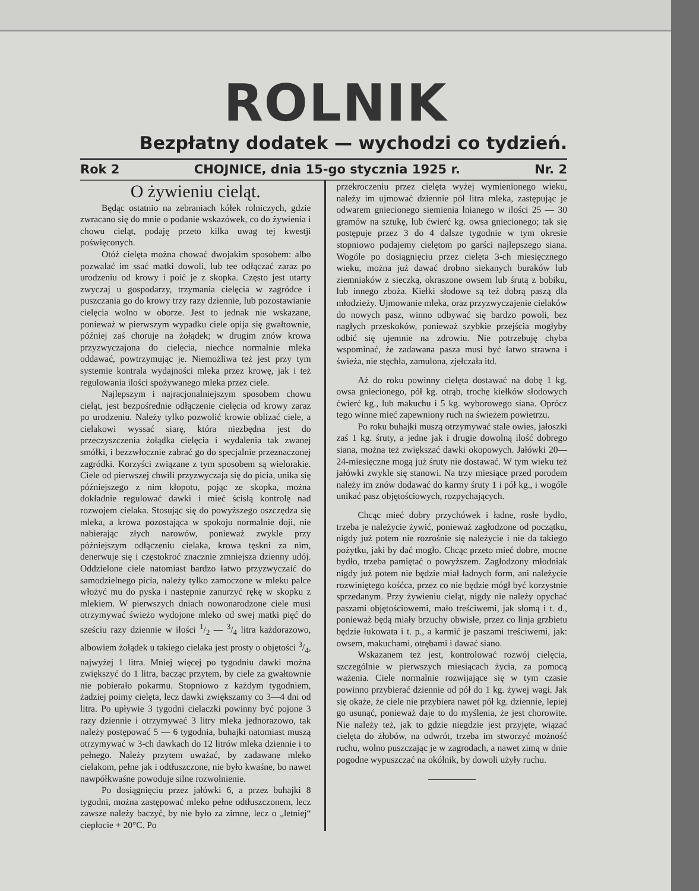ROLNIK
Bezpłatny dodatek — wychodzi co tydzień.
Rok 2 CHOJNICE, dnia 15-go stycznia 1925 r. Nr. 2
O żywieniu cieląt.
Będąc ostatnio na zebraniach kółek rolniczych, gdzie zwracano się do mnie o podanie wskazówek, co do żywienia i chowu cieląt, podaję przeto kilka uwag tej kwestji poświęconych.
Otóż cielęta można chować dwojakim sposobem: albo pozwalać im ssać matki dowoli, lub tee odłączać zaraz po urodzeniu od krowy i poić je z skopka. Często jest utarty zwyczaj u gospodarzy, trzymania cielęcia w zagródce i puszczania go do krowy trzy razy dziennie, lub pozostawianie cielęcia wolno w oborze. Jest to jednak nie wskazane, ponieważ w pierwszym wypadku ciele opija się gwałtownie, później zaś choruje na żołądek; w drugim znów krowa przyzwyczajona do cielęcia, niechce normalnie mleka oddawać, powtrzymując je. Niemożliwa też jest przy tym systemie kontrala wydajności mleka przez krowę, jak i też regulowania ilości spożywanego mleka przez ciele.
Najlepszym i najracjonalniejszym sposobem chowu cieląt, jest bezpośrednie odłączenie cielęcia od krowy zaraz po urodzeniu. Należy tylko pozwolić krowie oblizać ciele, a cielakowi wyssać siarę, która niezbędna jest do przeczyszczenia żołądka cielęcia i wydalenia tak zwanej smółki, i bezzwłocznie zabrać go do specjalnie przeznaczonej zagródki. Korzyści związane z tym sposobem są wielorakie. Ciele od pierwszej chwili przyzwyczaja się do picia, unika się późniejszego z nim kłopotu, pojąc ze skopka, można dokładnie regulować dawki i mieć ścisłą kontrolę nad rozwojem cielaka. Stosując się do powyższego oszczędza się mleka, a krowa pozostająca w spokoju normalnie doji, nie nabierając złych narowów, ponieważ zwykle przy późniejszym odłączeniu cielaka, krowa tęskni za nim, denerwuje się i częstokroć znacznie zmniejsza dzienny udój. Oddzielone ciele natomiast bardzo łatwo przyzwyczaić do samodzielnego picia, należy tylko zamoczone w mleku palce włożyć mu do pyska i następnie zanurzyć rękę w skopku z mlekiem. W pierwszych dniach nowonarodzone ciele musi otrzymywać świeżo wydojone mleko od swej matki pięć do sześciu razy dziennie w ilości 1/2 — 3/4 litra każdorazowo, albowiem żołądek u takiego cielaka jest prosty o objętości 3/4, najwyżej 1 litra. Mniej więcej po tygodniu dawki można zwiększyć do 1 litra, bacząc przytem, by ciele za gwałtownie nie pobierało pokarmu. Stopniowo z każdym tygodniem, żadziej poimy cielęta, lecz dawki zwiększamy co 3—4 dni od litra. Po upływie 3 tygodni cielaczki powinny być pojone 3 razy dziennie i otrzymywać 3 litry mleka jednorazowo, tak należy postępować 5 — 6 tygodnia, buhajki natomiast muszą otrzymywać w 3-ch dawkach do 12 litrów mleka dziennie i to pełnego. Należy przytem uważać, by zadawane mleko cielakom, pełne jak i odtłuszczone, nie było kwaśne, bo nawet nawpółkwaśne powoduje silne rozwolnienie.
Po dosiągnięciu przez jałówki 6, a przez buhajki 8 tygodni, można zastępować mleko pełne odtłuszczonem, lecz zawsze należy baczyć, by nie było za zimne, lecz o „letniej“ ciepłocie + 20°C. Po
przekroczeniu przez cielęta wyżej wymienionego wieku, należy im ujmować dziennie pół litra mleka, zastępując je odwarem gniecionego siemienia lnianego w ilości 25 — 30 gramów na sztukę, lub ćwierć kg. owsa gniecionego; tak się postępuje przez 3 do 4 dalsze tygodnie w tym okresie stopniowo podajemy cielętom po garści najlepszego siana. Wogóle po dosiągnięciu przez cielęta 3-ch miesięcznego wieku, można już dawać drobno siekanych buraków lub ziemniaków z sieczką, okraszone owsem lub śrutą z bobiku, lub innego zboża. Kiełki słodowe są też dobrą paszą dla młodzieży. Ujmowanie mleka, oraz przyzwyczajenie cielaków do nowych pasz, winno odbywać się bardzo powoli, bez nagłych przeskoków, ponieważ szybkie przejścia mogłyby odbić się ujemnie na zdrowiu. Nie potrzebuję chyba wspominać, że zadawana pasza musi być łatwo strawna i świeża, nie stęchła, zamulona, zjełczała itd.
Aż do roku powinny cielęta dostawać na dobę 1 kg. owsa gniecionego, pół kg. otrąb, trochę kiełków słodowych ćwierć kg., lub makuchu i 5 kg. wyborowego siana. Oprócz tego winne mieć zapewniony ruch na świeżem powietrzu.
Po roku buhajki muszą otrzymywać stale owies, jałoszki zaś 1 kg. śruty, a jedne jak i drugie dowolną ilość dobrego siana, można też zwiększać dawki okopowych. Jałówki 20—24-miesięczne mogą już śruty nie dostawać. W tym wieku też jałówki zwykle się stanowi. Na trzy miesiące przed porodem należy im znów dodawać do karmy śruty 1 i pół kg., i wogóle unikać pasz objętościowych, rozpychających.
Chcąc mieć dobry przychówek i ładne, rosłe bydło, trzeba je należycie żywić, ponieważ zagłodzone od początku, nigdy już potem nie rozrośnie się należycie i nie da takiego pożytku, jaki by dać mogło. Chcąc przeto mieć dobre, mocne bydło, trzeba pamiętać o powyższem. Zagłodzony młodniak nigdy już potem nie będzie miał ładnych form, ani należycie rozwiniętego kośćca, przez co nie będzie mógł być korzystnie sprzedanym. Przy żywieniu cieląt, nigdy nie należy opychać paszami objętościowemi, mało treściwemi, jak słomą i t. d., ponieważ będą miały brzuchy obwisłe, przez co linja grzbietu będzie łukowata i t. p., a karmić je paszami treściwemi, jak: owsem, makuchami, otrębami i dawać siano.
Wskazanem też jest, kontrolować rozwój cielęcia, szczególnie w pierwszych miesiącach życia, za pomocą ważenia. Ciele normalnie rozwijające się w tym czasie powinno przybierać dziennie od pół do 1 kg. żywej wagi. Jak się okaże, że ciele nie przybiera nawet pół kg. dziennie, lepiej go usunąć, ponieważ daje to do myślenia, że jest chorowite. Nie należy też, jak to gdzie niegdzie jest przyjęte, wiązać cielęta do żłobów, na odwrót, trzeba im stworzyć możność ruchu, wolno puszczając je w zagrodach, a nawet zimą w dnie pogodne wypuszczać na okólnik, by dowoli użyły ruchu.